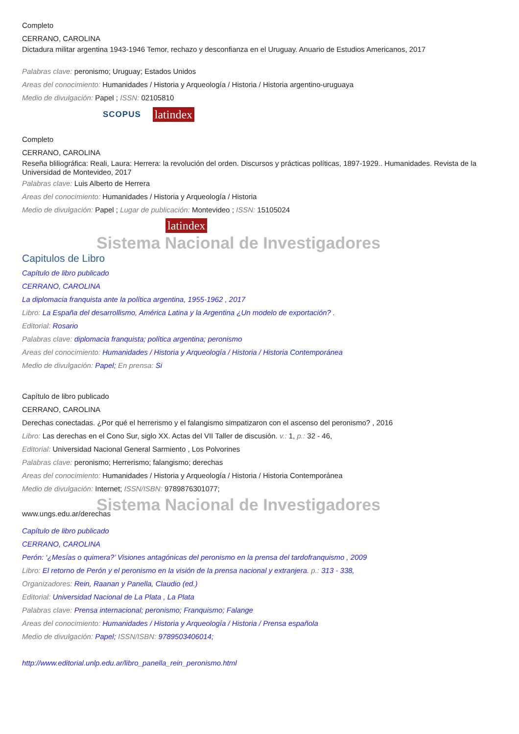Completo
CERRANO, CAROLINA
Dictadura militar argentina 1943-1946 Temor, rechazo y desconfianza en el Uruguay. Anuario de Estudios Americanos, 2017
Palabras clave: peronismo; Uruguay; Estados Unidos
Areas del conocimiento: Humanidades / Historia y Arqueología / Historia / Historia argentino-uruguaya
Medio de divulgación: Papel ; ISSN: 02105810
SCOPUS latindex
Completo
CERRANO, CAROLINA
Reseña bliliográfica: Reali, Laura: Herrera: la revolución del orden. Discursos y prácticas políticas, 1897-1929.. Humanidades. Revista de la Universidad de Montevideo, 2017
Palabras clave: Luis Alberto de Herrera
Areas del conocimiento: Humanidades / Historia y Arqueología / Historia
Medio de divulgación: Papel ; Lugar de publicación: Montevideo ; ISSN: 15105024
latindex
Sistema Nacional de Investigadores
Capitulos de Libro
Capítulo de libro publicado
CERRANO, CAROLINA
La diplomacia franquista ante la política argentina, 1955-1962 , 2017
Libro: La España del desarrollismo, América Latina y la Argentina ¿Un modelo de exportación? .
Editorial: Rosario
Palabras clave: diplomacia franquista; política argentina; peronismo
Areas del conocimiento: Humanidades / Historia y Arqueología / Historia / Historia Contemporánea
Medio de divulgación: Papel; En prensa: Si
Capítulo de libro publicado
CERRANO, CAROLINA
Derechas conectadas. ¿Por qué el herrerismo y el falangismo simpatizaron con el ascenso del peronismo? , 2016
Libro: Las derechas en el Cono Sur, siglo XX. Actas del VII Taller de discusión. v.: 1, p.: 32 - 46,
Editorial: Universidad Nacional General Sarmiento , Los Polvorines
Palabras clave: peronismo; Herrerismo; falangismo; derechas
Areas del conocimiento: Humanidades / Historia y Arqueología / Historia / Historia Contemporánea
Medio de divulgación: Internet; ISSN/ISBN: 9789876301077;
Sistema Nacional de Investigadores
www.ungs.edu.ar/derechas
Capítulo de libro publicado
CERRANO, CAROLINA
Perón: ‘¿Mesías o quimera?’ Visiones antagónicas del peronismo en la prensa del tardofranquismo , 2009
Libro: El retorno de Perón y el peronismo en la visión de la prensa nacional y extranjera. p.: 313 - 338,
Organizadores: Rein, Raanan y Panella, Claudio (ed.)
Editorial: Universidad Nacional de La Plata , La Plata
Palabras clave: Prensa internacional; peronismo; Franquismo; Falange
Areas del conocimiento: Humanidades / Historia y Arqueología / Historia / Prensa española
Medio de divulgación: Papel; ISSN/ISBN: 9789503406014;
http://www.editorial.unlp.edu.ar/libro_panella_rein_peronismo.html